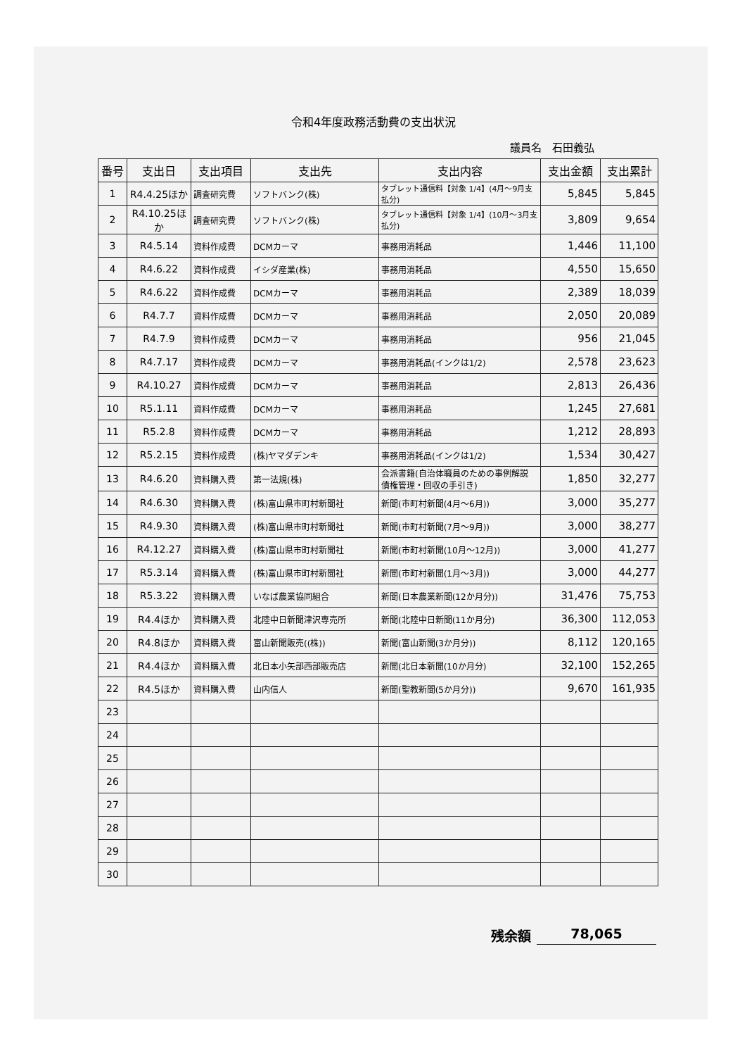令和4年度政務活動費の支出状況
議員名　石田義弘
| 番号 | 支出日 | 支出項目 | 支出先 | 支出内容 | 支出金額 | 支出累計 |
| --- | --- | --- | --- | --- | --- | --- |
| 1 | R4.4.25ほか | 調査研究費 | ソフトバンク(株) | タブレット通信料【対象 1/4】(4月～9月支払分) | 5,845 | 5,845 |
| 2 | R4.10.25ほか | 調査研究費 | ソフトバンク(株) | タブレット通信料【対象 1/4】(10月～3月支払分) | 3,809 | 9,654 |
| 3 | R4.5.14 | 資料作成費 | DCMカーマ | 事務用消耗品 | 1,446 | 11,100 |
| 4 | R4.6.22 | 資料作成費 | イシダ産業(株) | 事務用消耗品 | 4,550 | 15,650 |
| 5 | R4.6.22 | 資料作成費 | DCMカーマ | 事務用消耗品 | 2,389 | 18,039 |
| 6 | R4.7.7 | 資料作成費 | DCMカーマ | 事務用消耗品 | 2,050 | 20,089 |
| 7 | R4.7.9 | 資料作成費 | DCMカーマ | 事務用消耗品 | 956 | 21,045 |
| 8 | R4.7.17 | 資料作成費 | DCMカーマ | 事務用消耗品(インクは1/2) | 2,578 | 23,623 |
| 9 | R4.10.27 | 資料作成費 | DCMカーマ | 事務用消耗品 | 2,813 | 26,436 |
| 10 | R5.1.11 | 資料作成費 | DCMカーマ | 事務用消耗品 | 1,245 | 27,681 |
| 11 | R5.2.8 | 資料作成費 | DCMカーマ | 事務用消耗品 | 1,212 | 28,893 |
| 12 | R5.2.15 | 資料作成費 | (株)ヤマダデンキ | 事務用消耗品(インクは1/2) | 1,534 | 30,427 |
| 13 | R4.6.20 | 資料購入費 | 第一法規(株) | 会派書籍(自治体職員のための事例解説 債権管理・回収の手引き) | 1,850 | 32,277 |
| 14 | R4.6.30 | 資料購入費 | (株)富山県市町村新聞社 | 新聞(市町村新聞(4月～6月)) | 3,000 | 35,277 |
| 15 | R4.9.30 | 資料購入費 | (株)富山県市町村新聞社 | 新聞(市町村新聞(7月～9月)) | 3,000 | 38,277 |
| 16 | R4.12.27 | 資料購入費 | (株)富山県市町村新聞社 | 新聞(市町村新聞(10月～12月)) | 3,000 | 41,277 |
| 17 | R5.3.14 | 資料購入費 | (株)富山県市町村新聞社 | 新聞(市町村新聞(1月～3月)) | 3,000 | 44,277 |
| 18 | R5.3.22 | 資料購入費 | いなば農業協同組合 | 新聞(日本農業新聞(12か月分)) | 31,476 | 75,753 |
| 19 | R4.4ほか | 資料購入費 | 北陸中日新聞津沢専売所 | 新聞(北陸中日新聞(11か月分) | 36,300 | 112,053 |
| 20 | R4.8ほか | 資料購入費 | 富山新聞販売((株)) | 新聞(富山新聞(3か月分)) | 8,112 | 120,165 |
| 21 | R4.4ほか | 資料購入費 | 北日本小矢部西部販売店 | 新聞(北日本新聞(10か月分) | 32,100 | 152,265 |
| 22 | R4.5ほか | 資料購入費 | 山内信人 | 新聞(聖教新聞(5か月分)) | 9,670 | 161,935 |
| 23 | | | | | | |
| 24 | | | | | | |
| 25 | | | | | | |
| 26 | | | | | | |
| 27 | | | | | | |
| 28 | | | | | | |
| 29 | | | | | | |
| 30 | | | | | | |
残余額 78,065